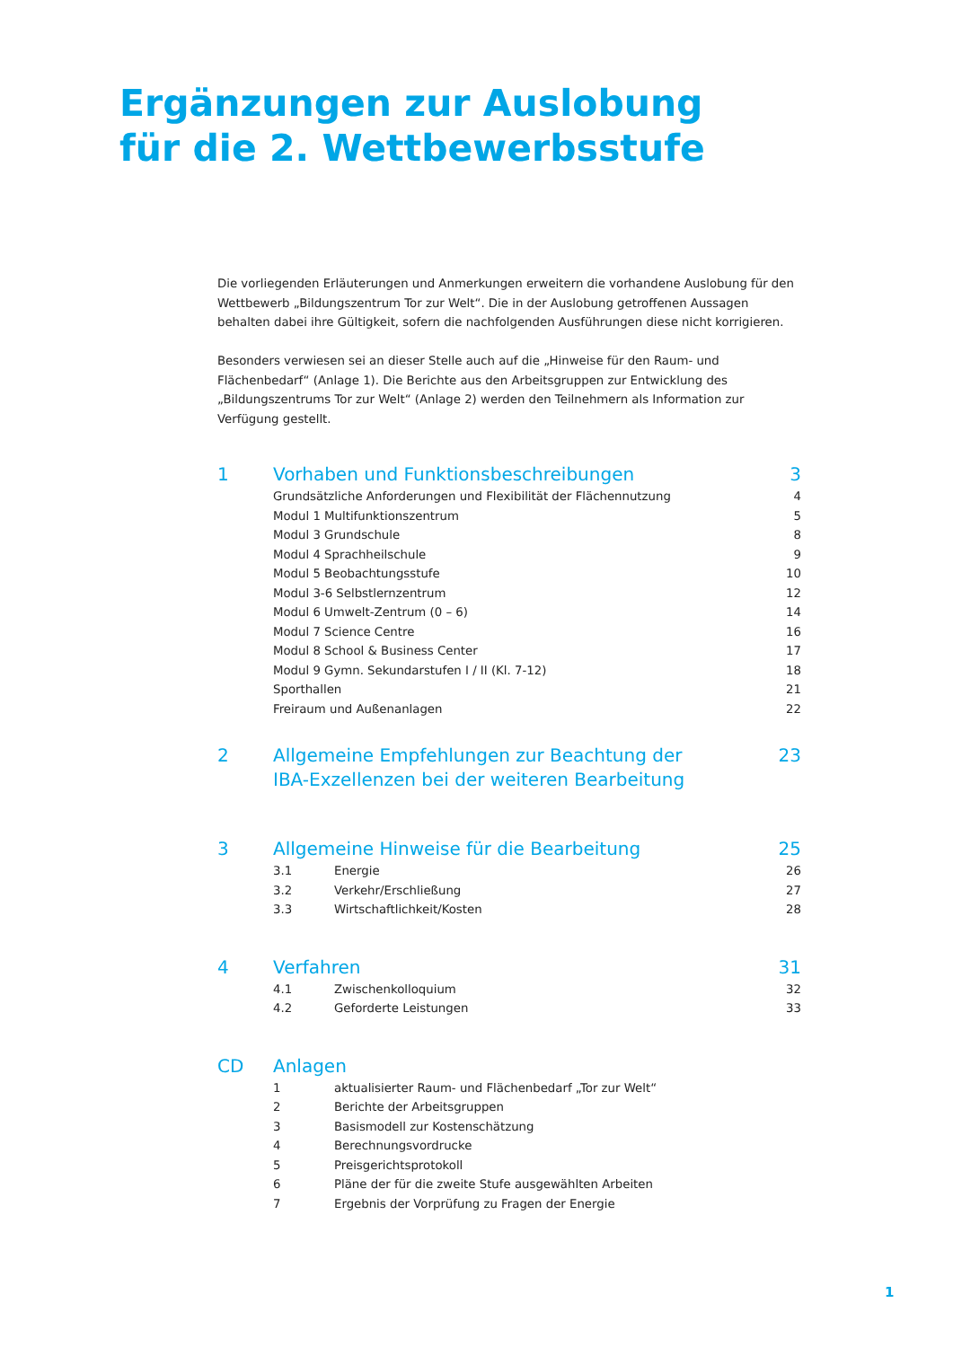Ergänzungen zur Auslobung
für die 2. Wettbewerbsstufe
Die vorliegenden Erläuterungen und Anmerkungen erweitern die vorhandene Auslobung für den Wettbewerb „Bildungszentrum Tor zur Welt“. Die in der Auslobung getroffenen Aussagen behalten dabei ihre Gültigkeit, sofern die nachfolgenden Ausführungen diese nicht korrigieren.
Besonders verwiesen sei an dieser Stelle auch auf die „Hinweise für den Raum- und Flächenbedarf“ (Anlage 1). Die Berichte aus den Arbeitsgruppen zur Entwicklung des „Bildungszentrums Tor zur Welt“ (Anlage 2) werden den Teilnehmern als Information zur Verfügung gestellt.
| 1 | Vorhaben und Funktionsbeschreibungen | | 3 |
| | Grundsätzliche Anforderungen und Flexibilität der Flächennutzung | | 4 |
| | Modul 1 Multifunktionszentrum | | 5 |
| | Modul 3 Grundschule | | 8 |
| | Modul 4 Sprachheilschule | | 9 |
| | Modul 5 Beobachtungsstufe | | 10 |
| | Modul 3-6 Selbstlernzentrum | | 12 |
| | Modul 6 Umwelt-Zentrum (0 – 6) | | 14 |
| | Modul 7 Science Centre | | 16 |
| | Modul 8 School & Business Center | | 17 |
| | Modul 9 Gymn. Sekundarstufen I / II (Kl. 7-12) | | 18 |
| | Sporthallen | | 21 |
| | Freiraum und Außenanlagen | | 22 |
| 2 | Allgemeine Empfehlungen zur Beachtung der IBA-Exzellenzen bei der weiteren Bearbeitung | | 23 |
| 3 | Allgemeine Hinweise für die Bearbeitung | | 25 |
| | 3.1 | Energie | 26 |
| | 3.2 | Verkehr/Erschließung | 27 |
| | 3.3 | Wirtschaftlichkeit/Kosten | 28 |
| 4 | Verfahren | | 31 |
| | 4.1 | Zwischenkolloquium | 32 |
| | 4.2 | Geforderte Leistungen | 33 |
| CD | Anlagen | | |
| | 1 | aktualisierter Raum- und Flächenbedarf „Tor zur Welt“ | |
| | 2 | Berichte der Arbeitsgruppen | |
| | 3 | Basismodell zur Kostenschätzung | |
| | 4 | Berechnungsvordrucke | |
| | 5 | Preisgerichtsprotokoll | |
| | 6 | Pläne der für die zweite Stufe ausgewählten Arbeiten | |
| | 7 | Ergebnis der Vorprüfung zu Fragen der Energie | |
1